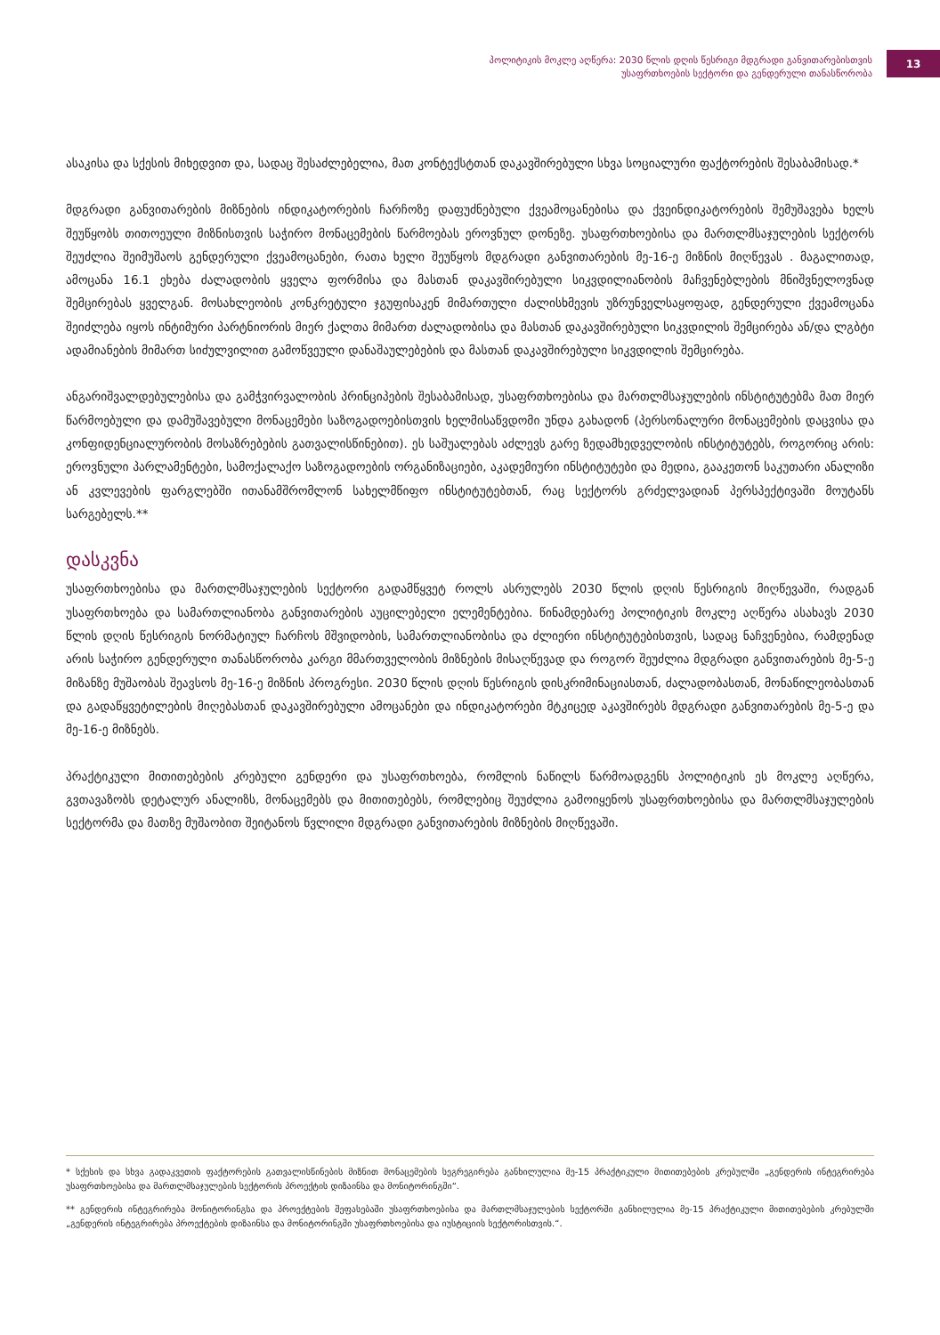პოლიტიკის მოკლე აღწერა: 2030 წლის დღის წესრიგი მდგრადი განვითარებისთვის
უსაფრთხოების სექტორი და გენდერული თანასწორობა
13
ასაკისა და სქესის მიხედვით და, სადაც შესაძლებელია, მათ კონტექსტთან დაკავშირებული სხვა სოციალური ფაქტორების შესაბამისად.*
მდგრადი განვითარების მიზნების ინდიკატორების ჩარჩოზე დაფუძნებული ქვეამოცანებისა და ქვეინ­დიკატორების შემუშავება ხელს შეუწყობს თითოეული მიზნისთვის საჭირო მონაცემების წარმოებას ეროვნულ დონეზე. უსაფრთხოებისა და მართლმსაჯულების სექტორს შეუძლია შეიმუშაოს გენდერული ქვეამოცანები, რათა ხელი შეუწყოს მდგრადი განვითარების მე-16-ე მიზნის მიღწევას . მაგალითად, ამოცანა 16.1 ეხება ძალადობის ყველა ფორმისა და მასთან დაკავშირებული სიკვდილიანობის მაჩვენებლების მნიშვნელოვნად შემცირებას ყველგან. მოსახლეობის კონკრეტული ჯგუფისაკენ მიმართული ძალისხმევის უზრუნველსაყოფად, გენდერული ქვეამოცანა შეიძლება იყოს ინტიმური პარტნიორის მიერ ქალთა მიმართ ძალადობისა და მასთან დაკავშირებული სიკვდილის შემცირება ან/და ლგბტი ადამიანების მიმართ სიძულვილით გამოწვეული დანაშაულებების და მასთან დაკავშირებული სიკვდილის შემცირება.
ანგარიშვალდებულებისა და გამჭვირვალობის პრინციპების შესაბამისად, უსაფრთხოებისა და მართლმსა­ჯულების ინსტიტუტებმა მათ მიერ წარმოებული და დამუშავებული მონაცემები საზოგადოებისთვის ხელ­მისაწვდომი უნდა გახადონ (პერსონალური მონაცემების დაცვისა და კონფიდენციალურობის მოსაზრებე­ბის გათვალისწინებით). ეს საშუალებას აძლევს გარე ზედამხედველობის ინსტიტუტებს, როგორიც არის: ეროვნული პარლამენტები, სამოქალაქო საზოგადოების ორგანიზაციები, აკადემიური ინსტიტუტები და მედია, გააკეთონ საკუთარი ანალიზი ან კვლევების ფარგლებში ითანამშრომლონ სახელმწიფო ინსტიტუტებთან, რაც სექტორს გრძელვადიან პერსპექტივაში მოუტანს სარგებელს.**
დასკვნა
უსაფრთხოებისა და მართლმსაჯულების სექტორი გადამწყვეტ როლს ასრულებს 2030 წლის დღის წესრიგის მიღწევაში, რადგან უსაფრთხოება და სამართლიანობა განვითარების აუცილებელი ელემენტებია. წინამ­დებარე პოლიტიკის მოკლე აღწერა ასახავს 2030 წლის დღის წესრიგის ნორმატიულ ჩარჩოს მშვიდობის, სამართლიანობისა და ძლიერი ინსტიტუტებისთვის, სადაც ნაჩვენებია, რამდენად არის საჭირო გენდერული თანასწორობა კარგი მმართველობის მიზნების მისაღწევად და როგორ შეუძლია მდგრადი განვითარების მე-5-ე მიზანზე მუშაობას შეავსოს მე-16-ე მიზნის პროგრესი. 2030 წლის დღის წესრიგის დისკრიმინაციასთან, ძალადობასთან, მონაწილეობასთან და გადაწყვეტილების მიღებასთან დაკავშირებული ამოცანები და ინდიკატორები მტკიცედ აკავშირებს მდგრადი განვითარების მე-5-ე და მე-16-ე მიზნებს.
პრაქტიკული მითითებების კრებული გენდერი და უსაფრთხოება, რომლის ნაწილს წარმოადგენს პოლიტიკის ეს მოკლე აღწერა, გვთავაზობს დეტალურ ანალიზს, მონაცემებს და მითითებებს, რომლებიც შეუძლია გამოიყენოს უსაფრთხოებისა და მართლმსაჯულების სექტორმა და მათზე მუშაობით შეიტანოს წვლილი მდგრადი განვითარების მიზნების მიღწევაში.
* სქესის და სხვა გადაკვეთის ფაქტორების გათვალისწინების მიზნით მონაცემების სეგრეგირება განხილულია მე-15 პრაქტიკული მითითებების კრებულში „გენდერის ინტეგრირება უსაფრთხოებისა და მართლმსაჯულების სექტორის პროექტის დიზაინსა და მონიტორინგში“.
** გენდერის ინტეგრირება მონიტორინგსა და პროექტების შეფასებაში უსაფრთხოებისა და მართლმსაჯულების სექტორში განხილულია მე-15 პრაქტიკული მითითებების კრებულში „გენდერის ინტეგრირება პროექტების დიზაინსა და მონიტორინგში უსაფრთხოებისა და იუსტიციის სექტორისთვის.“.